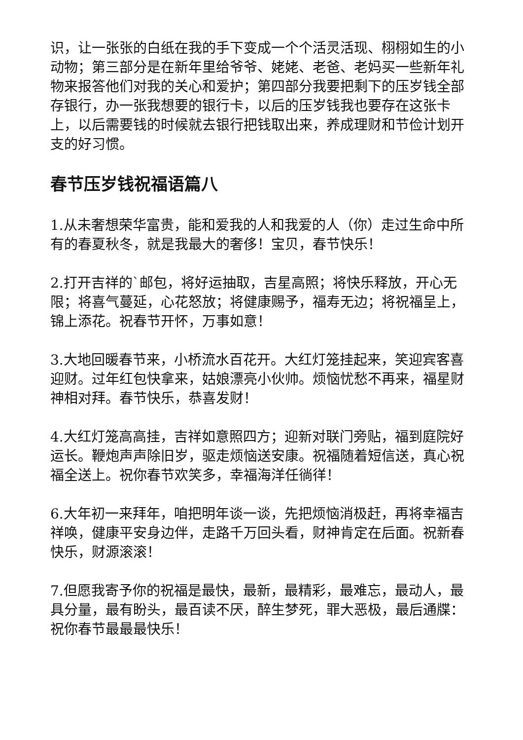识，让一张张的白纸在我的手下变成一个个活灵活现、栩栩如生的小动物；第三部分是在新年里给爷爷、姥姥、老爸、老妈买一些新年礼物来报答他们对我的关心和爱护；第四部分我要把剩下的压岁钱全部存银行，办一张我想要的银行卡，以后的压岁钱我也要存在这张卡上，以后需要钱的时候就去银行把钱取出来，养成理财和节俭计划开支的好习惯。
春节压岁钱祝福语篇八
1.从未奢想荣华富贵，能和爱我的人和我爱的人（你）走过生命中所有的春夏秋冬，就是我最大的奢侈！宝贝，春节快乐！
2.打开吉祥的`邮包，将好运抽取，吉星高照；将快乐释放，开心无限；将喜气蔓延，心花怒放；将健康赐予，福寿无边；将祝福呈上，锦上添花。祝春节开怀，万事如意！
3.大地回暖春节来，小桥流水百花开。大红灯笼挂起来，笑迎宾客喜迎财。过年红包快拿来，姑娘漂亮小伙帅。烦恼忧愁不再来，福星财神相对拜。春节快乐，恭喜发财！
4.大红灯笼高高挂，吉祥如意照四方；迎新对联门旁贴，福到庭院好运长。鞭炮声声除旧岁，驱走烦恼送安康。祝福随着短信送，真心祝福全送上。祝你春节欢笑多，幸福海洋任徜徉！
6.大年初一来拜年，咱把明年谈一谈，先把烦恼消极赶，再将幸福吉祥唤，健康平安身边伴，走路千万回头看，财神肯定在后面。祝新春快乐，财源滚滚！
7.但愿我寄予你的祝福是最快，最新，最精彩，最难忘，最动人，最具分量，最有盼头，最百读不厌，醉生梦死，罪大恶极，最后通牒：祝你春节最最最快乐！